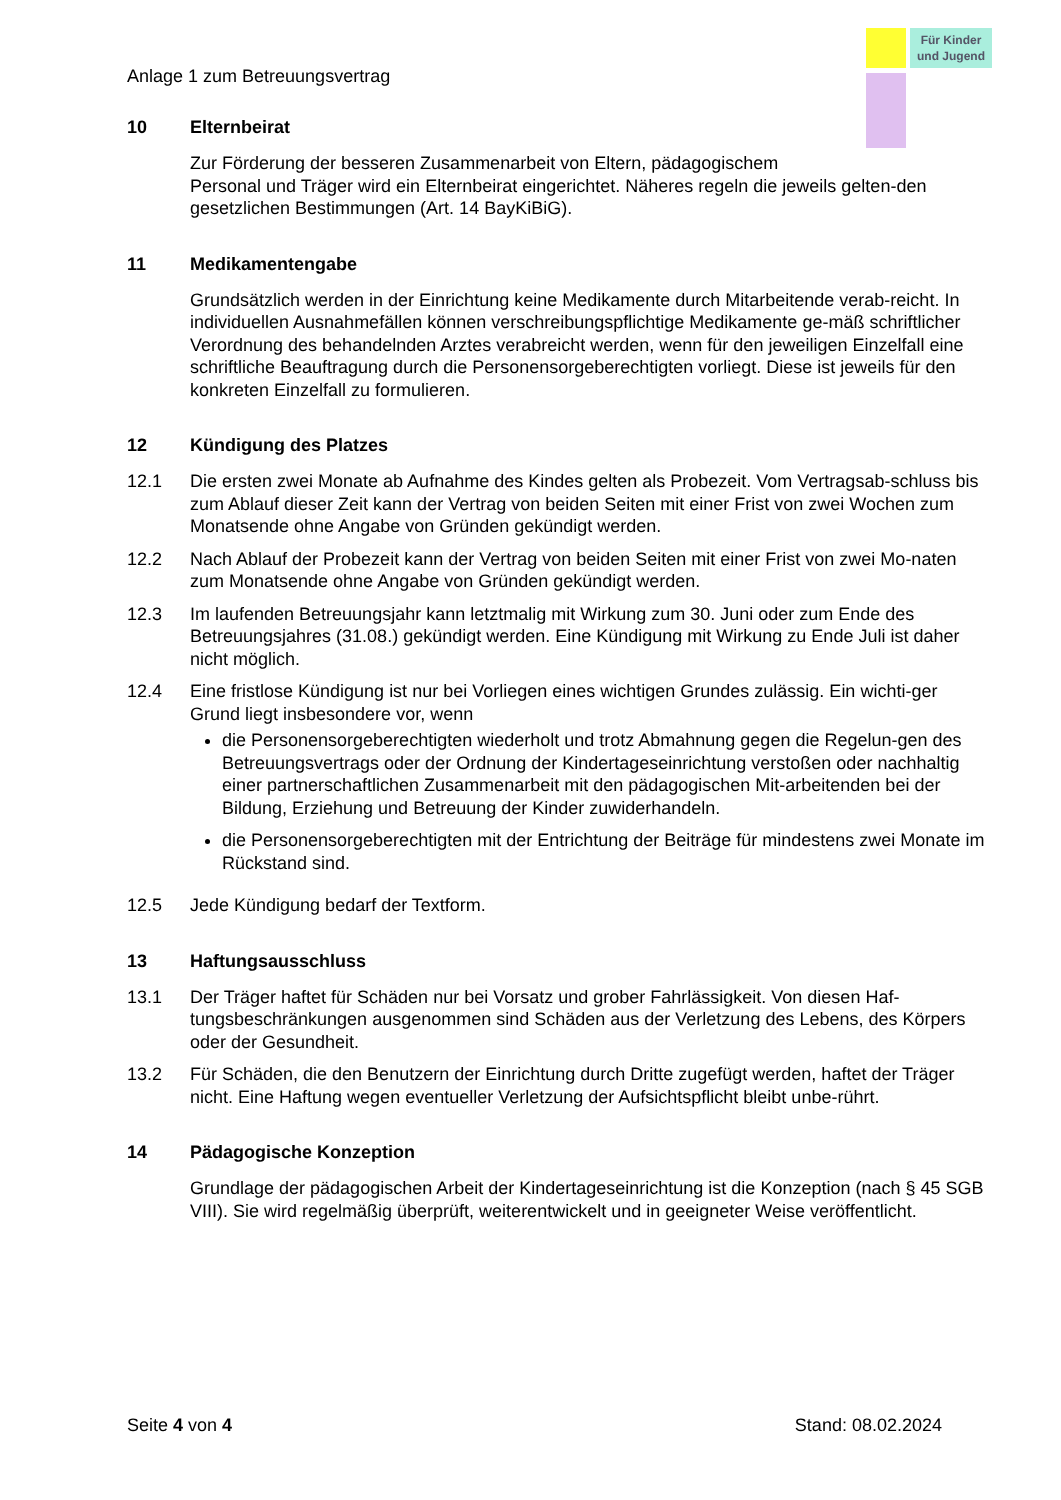Für Kinder
und Jugend
Anlage 1 zum Betreuungsvertrag
10 Elternbeirat
Zur Förderung der besseren Zusammenarbeit von Eltern, pädagogischem
Personal und Träger wird ein Elternbeirat eingerichtet. Näheres regeln die jeweils gelten-den gesetzlichen Bestimmungen (Art. 14 BayKiBiG).
11 Medikamentengabe
Grundsätzlich werden in der Einrichtung keine Medikamente durch Mitarbeitende verab-reicht. In individuellen Ausnahmefällen können verschreibungspflichtige Medikamente ge-mäß schriftlicher Verordnung des behandelnden Arztes verabreicht werden, wenn für den jeweiligen Einzelfall eine schriftliche Beauftragung durch die Personensorgeberechtigten vorliegt. Diese ist jeweils für den konkreten Einzelfall zu formulieren.
12 Kündigung des Platzes
12.1 Die ersten zwei Monate ab Aufnahme des Kindes gelten als Probezeit. Vom Vertragsab-schluss bis zum Ablauf dieser Zeit kann der Vertrag von beiden Seiten mit einer Frist von zwei Wochen zum Monatsende ohne Angabe von Gründen gekündigt werden.
12.2 Nach Ablauf der Probezeit kann der Vertrag von beiden Seiten mit einer Frist von zwei Mo-naten zum Monatsende ohne Angabe von Gründen gekündigt werden.
12.3 Im laufenden Betreuungsjahr kann letztmalig mit Wirkung zum 30. Juni oder zum Ende des Betreuungsjahres (31.08.) gekündigt werden. Eine Kündigung mit Wirkung zu Ende Juli ist daher nicht möglich.
12.4 Eine fristlose Kündigung ist nur bei Vorliegen eines wichtigen Grundes zulässig. Ein wichti-ger Grund liegt insbesondere vor, wenn
die Personensorgeberechtigten wiederholt und trotz Abmahnung gegen die Regelun-gen des Betreuungsvertrags oder der Ordnung der Kindertageseinrichtung verstoßen oder nachhaltig einer partnerschaftlichen Zusammenarbeit mit den pädagogischen Mit-arbeitenden bei der Bildung, Erziehung und Betreuung der Kinder zuwiderhandeln.
die Personensorgeberechtigten mit der Entrichtung der Beiträge für mindestens zwei Monate im Rückstand sind.
12.5 Jede Kündigung bedarf der Textform.
13 Haftungsausschluss
13.1 Der Träger haftet für Schäden nur bei Vorsatz und grober Fahrlässigkeit. Von diesen Haf-tungsbeschränkungen ausgenommen sind Schäden aus der Verletzung des Lebens, des Körpers oder der Gesundheit.
13.2 Für Schäden, die den Benutzern der Einrichtung durch Dritte zugefügt werden, haftet der Träger nicht. Eine Haftung wegen eventueller Verletzung der Aufsichtspflicht bleibt unbe-rührt.
14 Pädagogische Konzeption
Grundlage der pädagogischen Arbeit der Kindertageseinrichtung ist die Konzeption (nach § 45 SGB VIII). Sie wird regelmäßig überprüft, weiterentwickelt und in geeigneter Weise veröffentlicht.
Seite 4 von 4 Stand: 08.02.2024